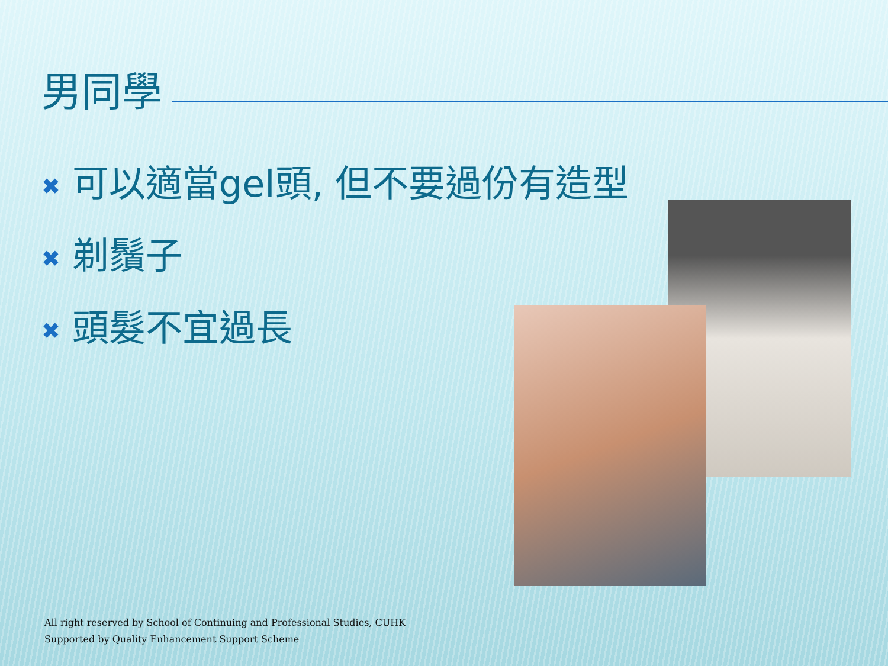男同學
✖ 可以適當gel頭, 但不要過份有造型
✖ 剃鬚子
✖ 頭髮不宜過長
All right reserved by School of Continuing and Professional Studies, CUHK
Supported by Quality Enhancement Support Scheme